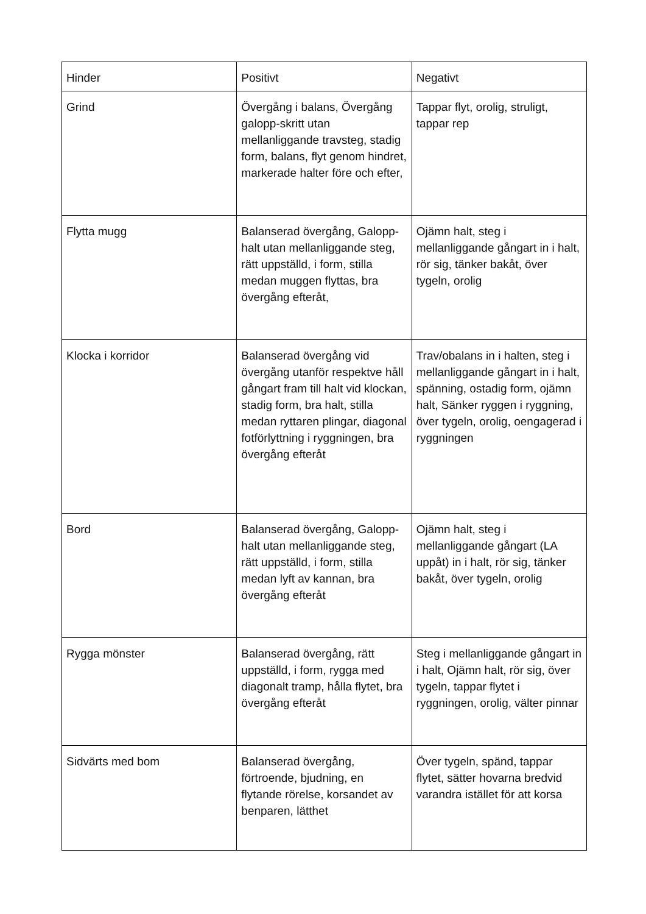| Hinder | Positivt | Negativt |
| --- | --- | --- |
| Grind | Övergång i balans, Övergång galopp-skritt utan mellanliggande travsteg, stadig form, balans, flyt genom hindret, markerade halter före och efter, | Tappar flyt, orolig, struligt, tappar rep |
| Flytta mugg | Balanserad övergång, Galopp- halt utan mellanliggande steg, rätt uppställd, i form, stilla medan muggen flyttas, bra övergång efteråt, | Ojämn halt, steg i mellanliggande gångart in i halt, rör sig, tänker bakåt, över tygeln, orolig |
| Klocka i korridor | Balanserad övergång vid övergång utanför respektve håll gångart fram till halt vid klockan, stadig form, bra halt, stilla medan ryttaren plingar, diagonal fotförlyttning i ryggningen, bra övergång efteråt | Trav/obalans in i halten, steg i mellanliggande gångart in i halt, spänning, ostadig form, ojämn halt, Sänker ryggen i ryggning, över tygeln, orolig, oengagerad i ryggningen |
| Bord | Balanserad övergång, Galopp- halt utan mellanliggande steg, rätt uppställd, i form, stilla medan lyft av kannan, bra övergång efteråt | Ojämn halt, steg i mellanliggande gångart (LA uppåt) in i halt, rör sig, tänker bakåt, över tygeln, orolig |
| Rygga mönster | Balanserad övergång, rätt uppställd, i form, rygga med diagonalt tramp, hålla flytet, bra övergång efteråt | Steg i mellanliggande gångart in i halt, Ojämn halt, rör sig, över tygeln, tappar flytet i ryggningen, orolig, välter pinnar |
| Sidvärts med bom | Balanserad övergång, förtroende, bjudning, en flytande rörelse, korsandet av benparen, lätthet | Över tygeln, spänd, tappar flytet, sätter hovarna bredvid varandra istället för att korsa |